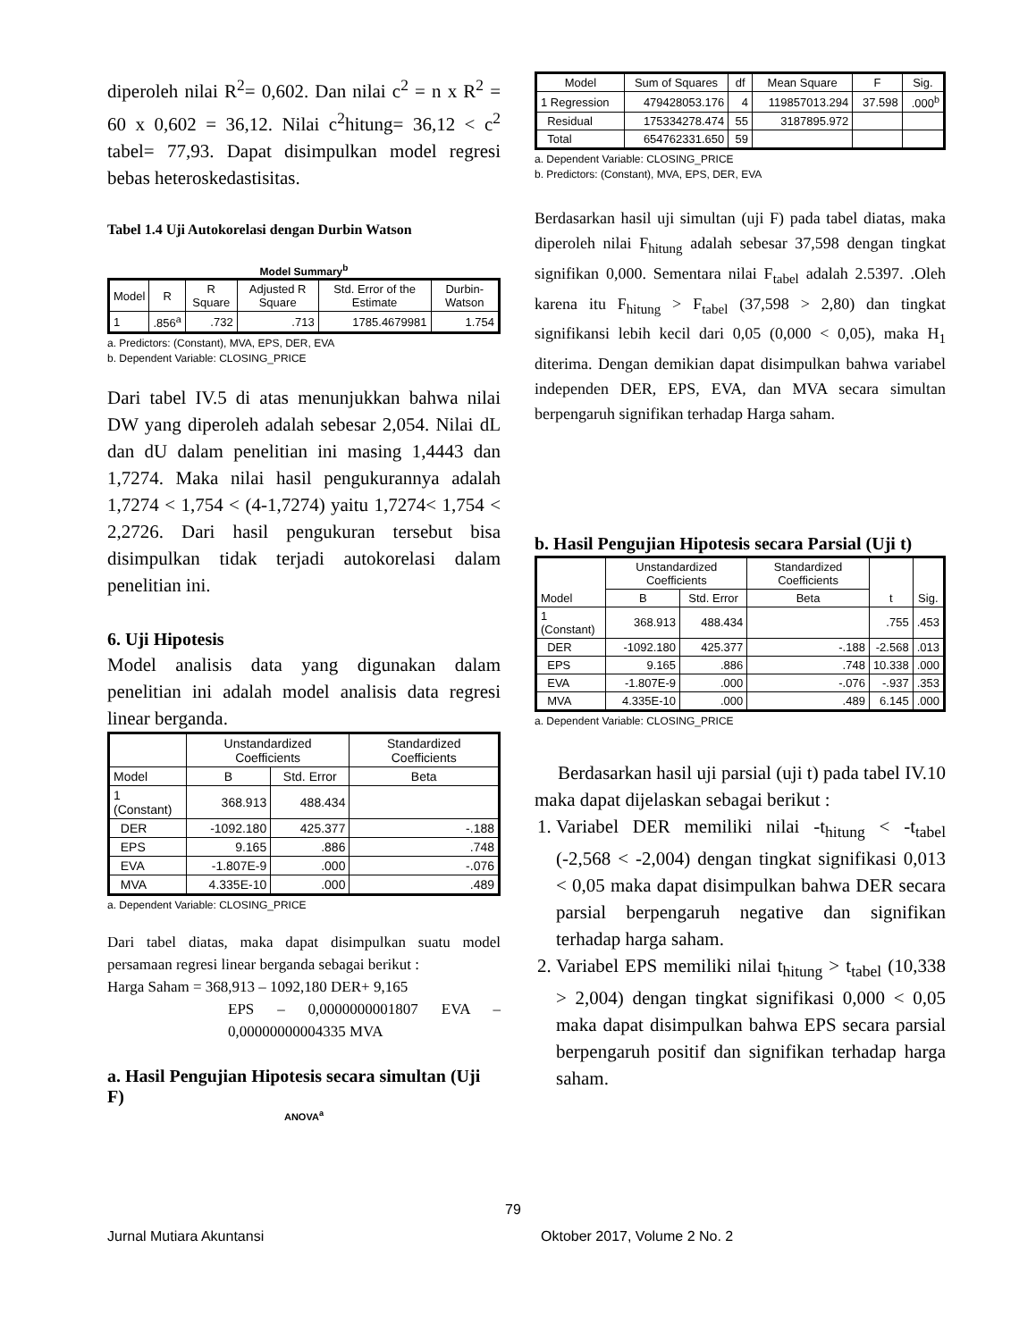diperoleh nilai R<sup>2</sup>= 0,602. Dan nilai c<sup>2</sup> = n x R<sup>2</sup> = 60 x 0,602 = 36,12. Nilai c<sup>2</sup>hitung= 36,12 < c<sup>2</sup> tabel= 77,93. Dapat disimpulkan model regresi bebas heteroskedastisitas.
Tabel 1.4 Uji Autokorelasi dengan Durbin Watson
Model Summary<sup>b</sup>
| Model | R | R Square | Adjusted R Square | Std. Error of the Estimate | Durbin-Watson |
| --- | --- | --- | --- | --- | --- |
| 1 | .856<sup>a</sup> | .732 | .713 | 1785.4679981 | 1.754 |
a. Predictors: (Constant), MVA, EPS, DER, EVA
b. Dependent Variable: CLOSING_PRICE
Dari tabel IV.5 di atas menunjukkan bahwa nilai DW yang diperoleh adalah sebesar 2,054. Nilai dL dan dU dalam penelitian ini masing 1,4443 dan 1,7274. Maka nilai hasil pengukurannya adalah 1,7274 < 1,754 < (4-1,7274) yaitu 1,7274< 1,754 < 2,2726. Dari hasil pengukuran tersebut bisa disimpulkan tidak terjadi autokorelasi dalam penelitian ini.
6. Uji Hipotesis
Model analisis data yang digunakan dalam penelitian ini adalah model analisis data regresi linear berganda.
| | Unstandardized Coefficients | | Standardized Coefficients |
| --- | --- | --- | --- |
| Model | B | Std. Error | Beta |
| 1 (Constant) | 368.913 | 488.434 | |
| DER | -1092.180 | 425.377 | -.188 |
| EPS | 9.165 | .886 | .748 |
| EVA | -1.807E-9 | .000 | -.076 |
| MVA | 4.335E-10 | .000 | .489 |
a. Dependent Variable: CLOSING_PRICE
Dari tabel diatas, maka dapat disimpulkan suatu model persamaan regresi linear berganda sebagai berikut :
Harga Saham = 368,913 – 1092,180 DER+ 9,165
EPS – 0,0000000001807 EVA – 0,00000000004335 MVA
a. Hasil Pengujian Hipotesis secara simultan (Uji F)
ANOVA<sup>a</sup>
| Model | Sum of Squares | df | Mean Square | F | Sig. |
| --- | --- | --- | --- | --- | --- |
| 1 Regression | 479428053.176 | 4 | 119857013.294 | 37.598 | .000<sup>b</sup> |
| Residual | 175334278.474 | 55 | 3187895.972 | | |
| Total | 654762331.650 | 59 | | | |
a. Dependent Variable: CLOSING_PRICE
b. Predictors: (Constant), MVA, EPS, DER, EVA
Berdasarkan hasil uji simultan (uji F) pada tabel diatas, maka diperoleh nilai F<sub>hitung</sub> adalah sebesar 37,598 dengan tingkat signifikan 0,000. Sementara nilai F<sub>tabel</sub> adalah 2.5397. .Oleh karena itu F<sub>hitung</sub> > F<sub>tabel</sub> (37,598 > 2,80) dan tingkat signifikansi lebih kecil dari 0,05 (0,000 < 0,05), maka H<sub>1</sub> diterima. Dengan demikian dapat disimpulkan bahwa variabel independen DER, EPS, EVA, dan MVA secara simultan berpengaruh signifikan terhadap Harga saham.
b. Hasil Pengujian Hipotesis secara Parsial (Uji t)
| Model | Unstandardized Coefficients | | Standardized Coefficients | t | Sig. |
| --- | --- | --- | --- | --- | --- |
| | B | Std. Error | Beta | | |
| 1 (Constant) | 368.913 | 488.434 | | .755 | .453 |
| DER | -1092.180 | 425.377 | -.188 | -2.568 | .013 |
| EPS | 9.165 | .886 | .748 | 10.338 | .000 |
| EVA | -1.807E-9 | .000 | -.076 | -.937 | .353 |
| MVA | 4.335E-10 | .000 | .489 | 6.145 | .000 |
a. Dependent Variable: CLOSING_PRICE
Berdasarkan hasil uji parsial (uji t) pada tabel IV.10 maka dapat dijelaskan sebagai berikut :
1. Variabel DER memiliki nilai -t<sub>hitung</sub> < -t<sub>tabel</sub> (-2,568 < -2,004) dengan tingkat signifikasi 0,013 < 0,05 maka dapat disimpulkan bahwa DER secara parsial berpengaruh negative dan signifikan terhadap harga saham.
2. Variabel EPS memiliki nilai t<sub>hitung</sub> > t<sub>tabel</sub> (10,338 > 2,004) dengan tingkat signifikasi 0,000 < 0,05 maka dapat disimpulkan bahwa EPS secara parsial berpengaruh positif dan signifikan terhadap harga saham.
79
Jurnal Mutiara Akuntansi Oktober 2017, Volume 2 No. 2